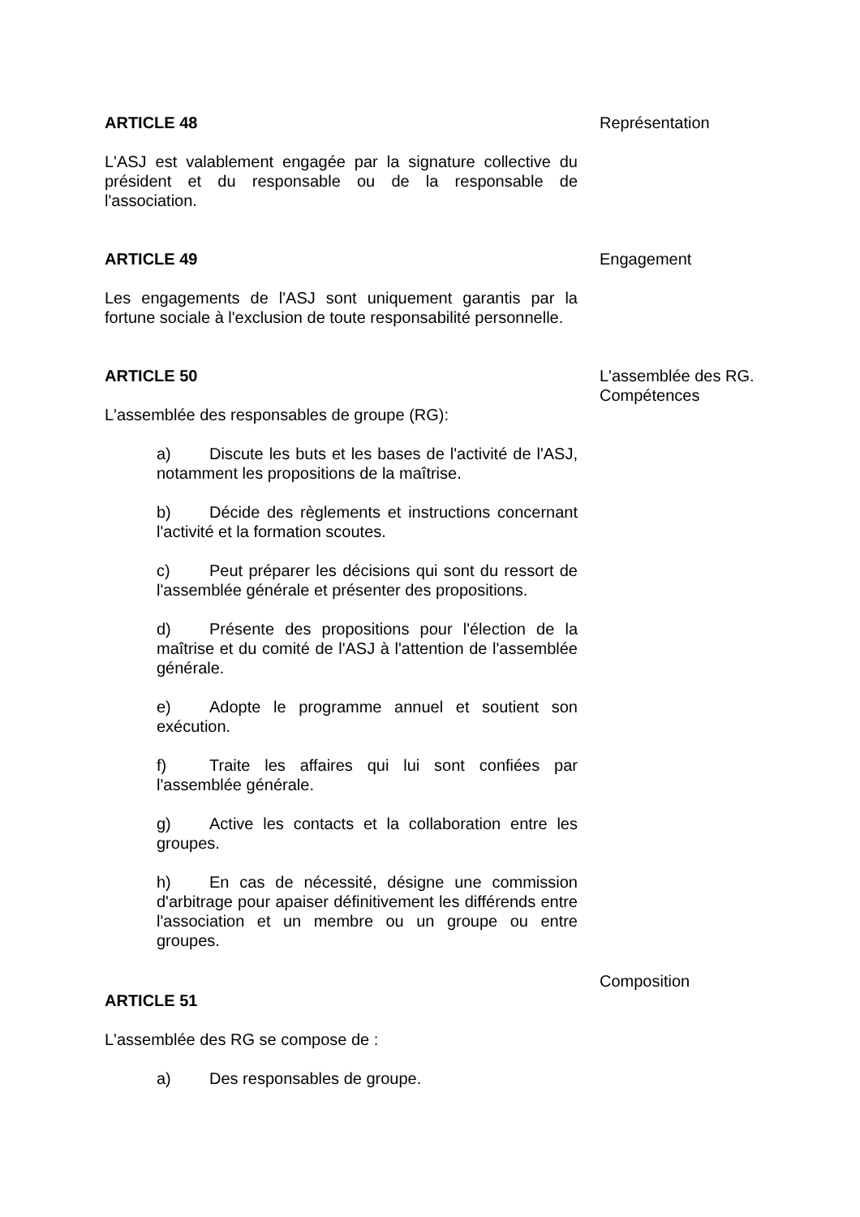ARTICLE 48
L'ASJ est valablement engagée par la signature collective du président et du responsable ou de la responsable de l'association.
Représentation
ARTICLE 49
Les engagements de l'ASJ sont uniquement garantis par la fortune sociale à l'exclusion de toute responsabilité personnelle.
Engagement
ARTICLE 50
L'assemblée des responsables de groupe (RG):
a) Discute les buts et les bases de l'activité de l'ASJ, notamment les propositions de la maîtrise.
b) Décide des règlements et instructions concernant l'activité et la formation scoutes.
c) Peut préparer les décisions qui sont du ressort de l'assemblée générale et présenter des propositions.
d) Présente des propositions pour l'élection de la maîtrise et du comité de l'ASJ à l'attention de l'assemblée générale.
e) Adopte le programme annuel et soutient son exécution.
f) Traite les affaires qui lui sont confiées par l'assemblée générale.
g) Active les contacts et la collaboration entre les groupes.
h) En cas de nécessité, désigne une commission d'arbitrage pour apaiser définitivement les différends entre l'association et un membre ou un groupe ou entre groupes.
L'assemblée des RG.
Compétences
ARTICLE 51
L'assemblée des RG se compose de :
a) Des responsables de groupe.
Composition